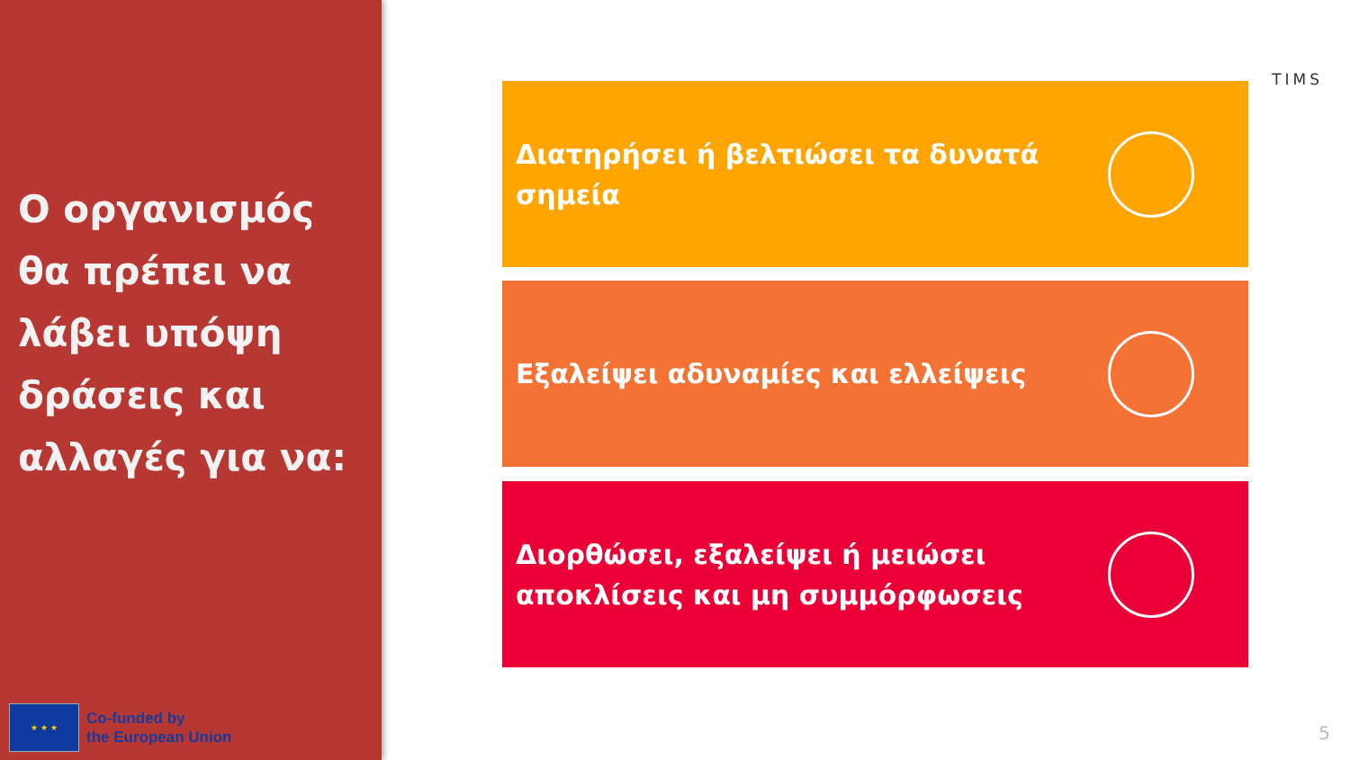Ο οργανισμός θα πρέπει να λάβει υπόψη δράσεις και αλλαγές για να:
★ ★ ★
Co-funded by
the European Union
TIMS
Διατηρήσει ή βελτιώσει τα δυνατά σημεία
Εξαλείψει αδυναμίες και ελλείψεις
Διορθώσει, εξαλείψει ή μειώσει αποκλίσεις και μη συμμόρφωσεις
5